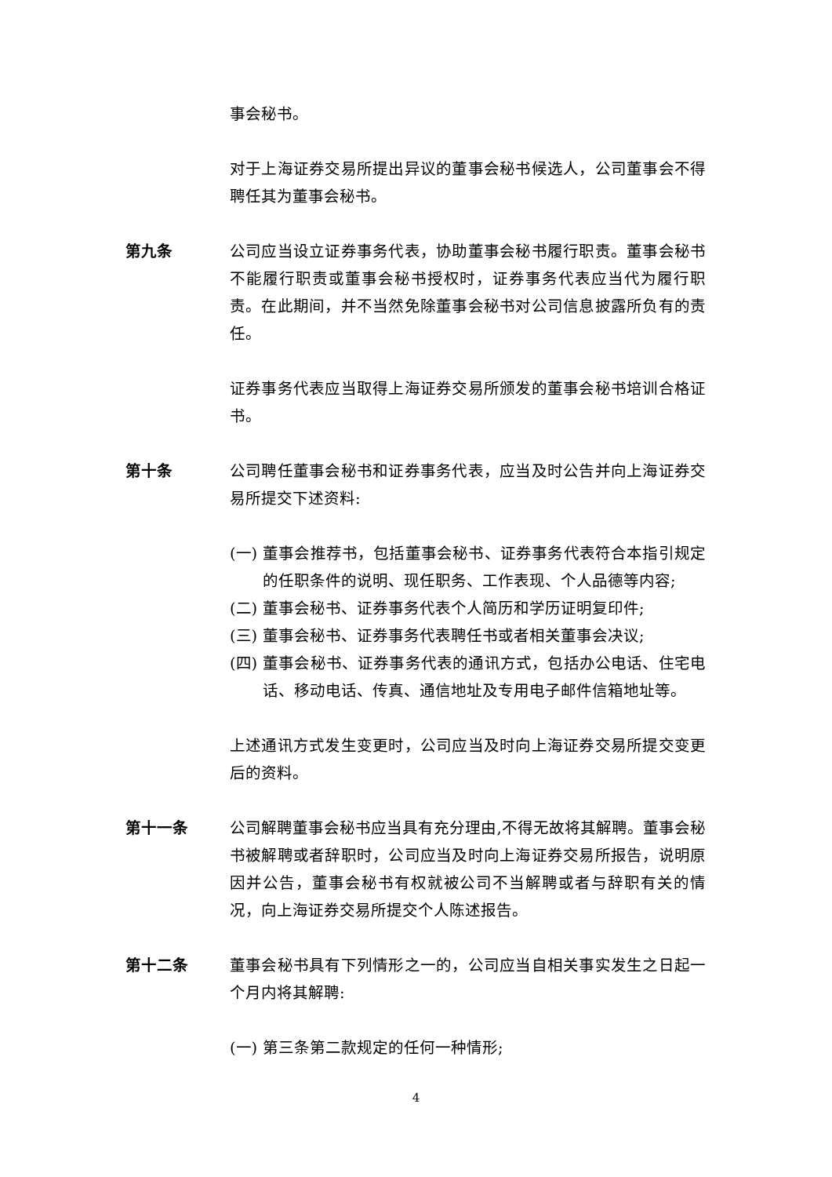事会秘书。
对于上海证券交易所提出异议的董事会秘书候选人，公司董事会不得聘任其为董事会秘书。
第九条 公司应当设立证券事务代表，协助董事会秘书履行职责。董事会秘书不能履行职责或董事会秘书授权时，证券事务代表应当代为履行职责。在此期间，并不当然免除董事会秘书对公司信息披露所负有的责任。
证券事务代表应当取得上海证券交易所颁发的董事会秘书培训合格证书。
第十条 公司聘任董事会秘书和证券事务代表，应当及时公告并向上海证券交易所提交下述资料:
(一) 董事会推荐书，包括董事会秘书、证券事务代表符合本指引规定的任职条件的说明、现任职务、工作表现、个人品德等内容;
(二) 董事会秘书、证券事务代表个人简历和学历证明复印件;
(三) 董事会秘书、证券事务代表聘任书或者相关董事会决议;
(四) 董事会秘书、证券事务代表的通讯方式，包括办公电话、住宅电话、移动电话、传真、通信地址及专用电子邮件信箱地址等。
上述通讯方式发生变更时，公司应当及时向上海证券交易所提交变更后的资料。
第十一条 公司解聘董事会秘书应当具有充分理由,不得无故将其解聘。董事会秘书被解聘或者辞职时，公司应当及时向上海证券交易所报告，说明原因并公告，董事会秘书有权就被公司不当解聘或者与辞职有关的情况，向上海证券交易所提交个人陈述报告。
第十二条 董事会秘书具有下列情形之一的，公司应当自相关事实发生之日起一个月内将其解聘:
(一) 第三条第二款规定的任何一种情形;
4